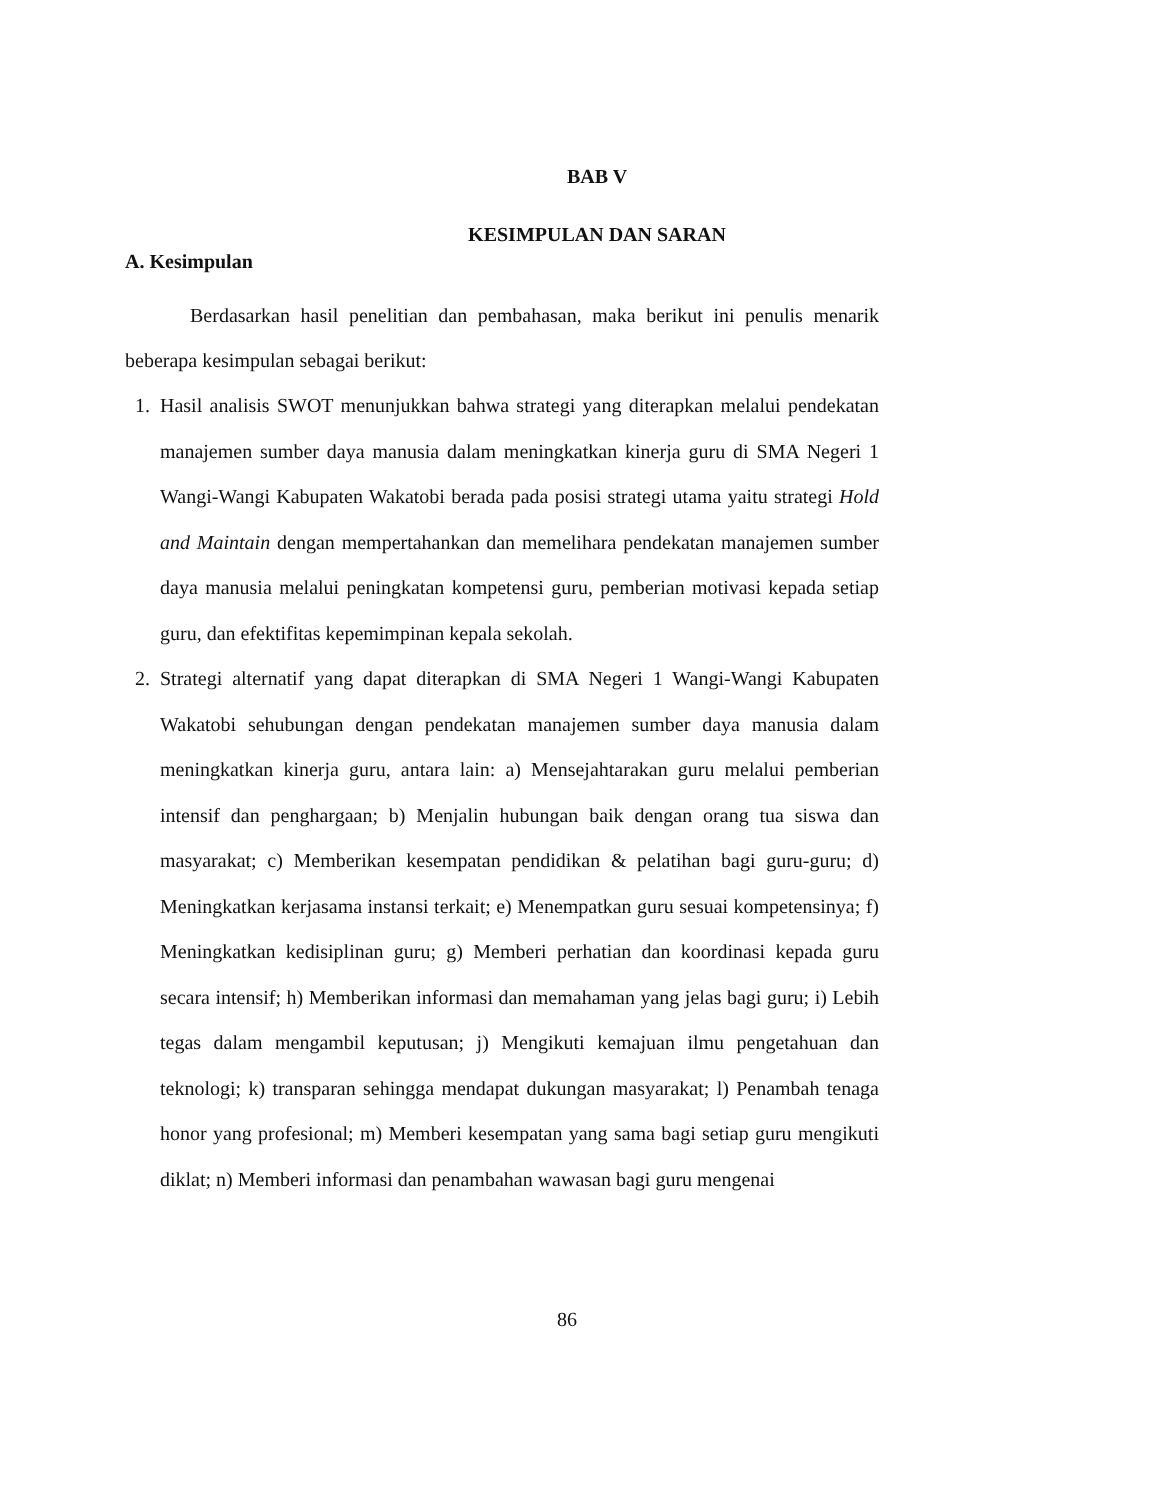BAB V
KESIMPULAN DAN SARAN
A. Kesimpulan
Berdasarkan hasil penelitian dan pembahasan, maka berikut ini penulis menarik beberapa kesimpulan sebagai berikut:
1. Hasil analisis SWOT menunjukkan bahwa strategi yang diterapkan melalui pendekatan manajemen sumber daya manusia dalam meningkatkan kinerja guru di SMA Negeri 1 Wangi-Wangi Kabupaten Wakatobi berada pada posisi strategi utama yaitu strategi Hold and Maintain dengan mempertahankan dan memelihara pendekatan manajemen sumber daya manusia melalui peningkatan kompetensi guru, pemberian motivasi kepada setiap guru, dan efektifitas kepemimpinan kepala sekolah.
2. Strategi alternatif yang dapat diterapkan di SMA Negeri 1 Wangi-Wangi Kabupaten Wakatobi sehubungan dengan pendekatan manajemen sumber daya manusia dalam meningkatkan kinerja guru, antara lain: a) Mensejahtarakan guru melalui pemberian intensif dan penghargaan; b) Menjalin hubungan baik dengan orang tua siswa dan masyarakat; c) Memberikan kesempatan pendidikan & pelatihan bagi guru-guru; d) Meningkatkan kerjasama instansi terkait; e) Menempatkan guru sesuai kompetensinya; f) Meningkatkan kedisiplinan guru; g) Memberi perhatian dan koordinasi kepada guru secara intensif; h) Memberikan informasi dan memahaman yang jelas bagi guru; i) Lebih tegas dalam mengambil keputusan; j) Mengikuti kemajuan ilmu pengetahuan dan teknologi; k) transparan sehingga mendapat dukungan masyarakat; l) Penambah tenaga honor yang profesional; m) Memberi kesempatan yang sama bagi setiap guru mengikuti diklat; n) Memberi informasi dan penambahan wawasan bagi guru mengenai
86